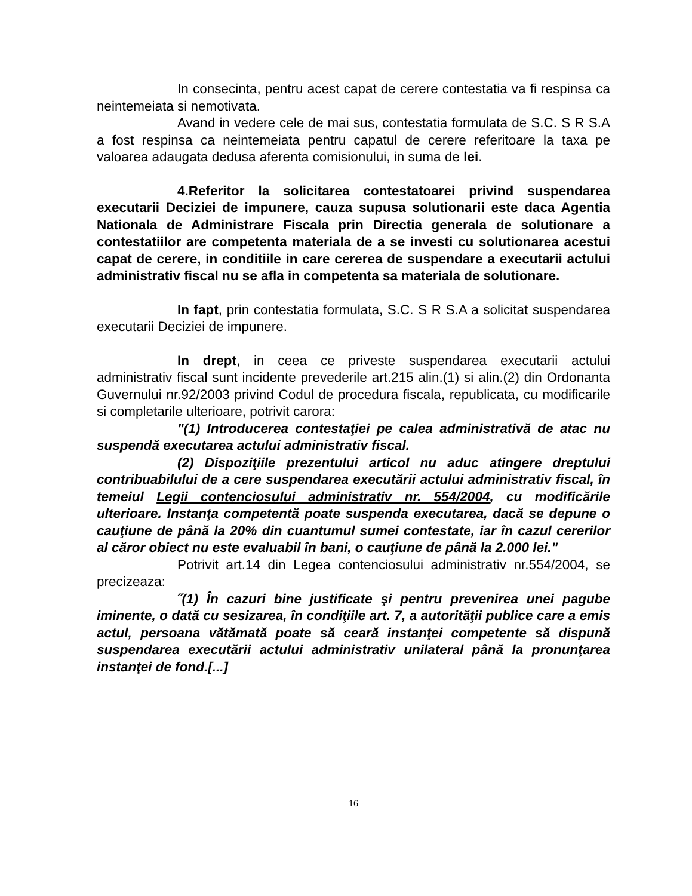In consecinta, pentru acest capat de cerere contestatia va fi respinsa ca neintemeiata si nemotivata.
Avand in vedere cele de mai sus, contestatia formulata de S.C. S R S.A a fost respinsa ca neintemeiata pentru capatul de cerere referitoare la taxa pe valoarea adaugata dedusa aferenta comisionului, in suma de lei.
4.Referitor la solicitarea contestatoarei privind suspendarea executarii Deciziei de impunere, cauza supusa solutionarii este daca Agentia Nationala de Administrare Fiscala prin Directia generala de solutionare a contestatiilor are competenta materiala de a se investi cu solutionarea acestui capat de cerere, in conditiile in care cererea de suspendare a executarii actului administrativ fiscal nu se afla in competenta sa materiala de solutionare.
In fapt, prin contestatia formulata, S.C. S R S.A a solicitat suspendarea executarii Deciziei de impunere.
In drept, in ceea ce priveste suspendarea executarii actului administrativ fiscal sunt incidente prevederile art.215 alin.(1) si alin.(2) din Ordonanta Guvernului nr.92/2003 privind Codul de procedura fiscala, republicata, cu modificarile si completarile ulterioare, potrivit carora:
"(1) Introducerea contestaţiei pe calea administrativă de atac nu suspendă executarea actului administrativ fiscal.
(2) Dispoziţiile prezentului articol nu aduc atingere dreptului contribuabilului de a cere suspendarea executării actului administrativ fiscal, în temeiul Legii contenciosului administrativ nr. 554/2004, cu modificările ulterioare. Instanţa competentă poate suspenda executarea, dacă se depune o cauţiune de până la 20% din cuantumul sumei contestate, iar în cazul cererilor al căror obiect nu este evaluabil în bani, o cauţiune de până la 2.000 lei."
Potrivit art.14 din Legea contenciosului administrativ nr.554/2004, se precizeaza:
˝(1) În cazuri bine justificate şi pentru prevenirea unei pagube iminente, o dată cu sesizarea, în condiţiile art. 7, a autorităţii publice care a emis actul, persoana vătămată poate să ceară instanţei competente să dispună suspendarea executării actului administrativ unilateral până la pronunţarea instanţei de fond.[...]
16